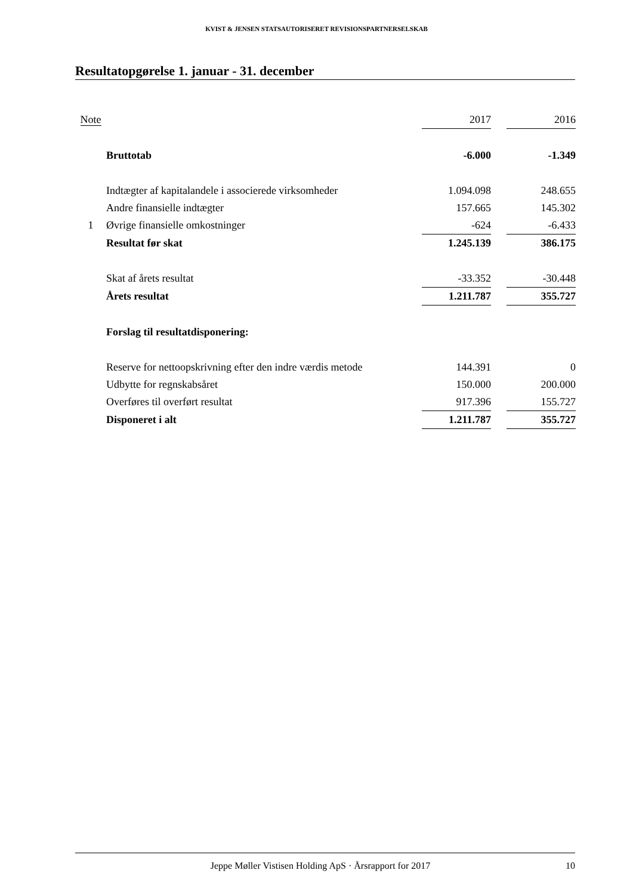KVIST & JENSEN STATSAUTORISERET REVISIONSPARTNERSELSKAB
Resultatopgørelse 1. januar - 31. december
| Note | | 2017 | | 2016 |
| | Bruttotab | -6.000 | | -1.349 |
| | Indtægter af kapitalandele i associerede virksomheder | 1.094.098 | | 248.655 |
| | Andre finansielle indtægter | 157.665 | | 145.302 |
| 1 | Øvrige finansielle omkostninger | -624 | | -6.433 |
| | Resultat før skat | 1.245.139 | | 386.175 |
| | Skat af årets resultat | -33.352 | | -30.448 |
| | Årets resultat | 1.211.787 | | 355.727 |
| | Forslag til resultatdisponering: | | | |
| | Reserve for nettoopskrivning efter den indre værdis metode | 144.391 | | 0 |
| | Udbytte for regnskabsåret | 150.000 | | 200.000 |
| | Overføres til overført resultat | 917.396 | | 155.727 |
| | Disponeret i alt | 1.211.787 | | 355.727 |
Jeppe Møller Vistisen Holding ApS · Årsrapport for 2017 10